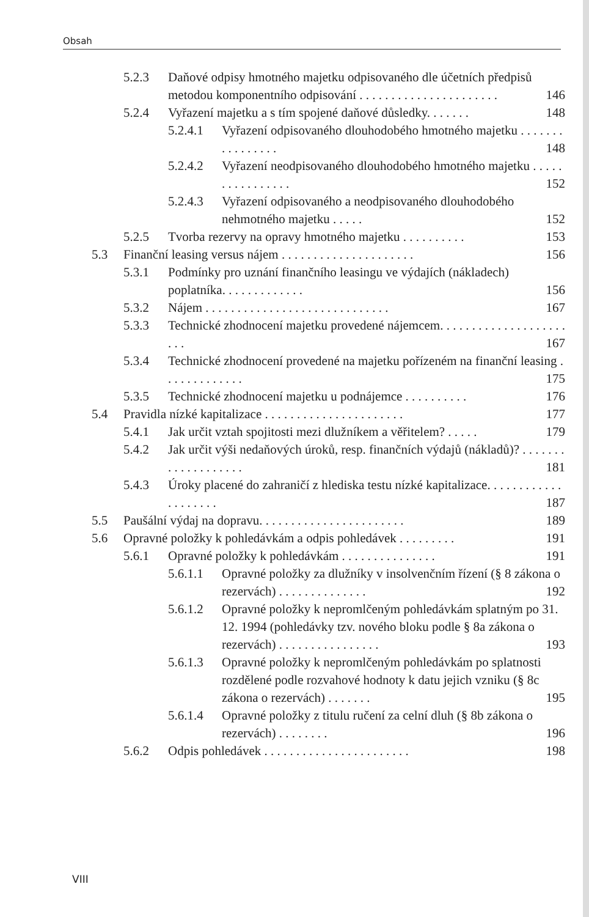Obsah
5.2.3 Daňové odpisy hmotného majetku odpisovaného dle účetních předpisů metodou komponentního odpisování . . . . . . . . . . . . . . . . . . . . . . 146
5.2.4 Vyřazení majetku a s tím spojené daňové důsledky. . . . . . . 148
5.2.4.1 Vyřazení odpisovaného dlouhodobého hmotného majetku . . . . . . . . . . . . . . . . 148
5.2.4.2 Vyřazení neodpisovaného dlouhodobého hmotného majetku . . . . . . . . . . . . . . . . 152
5.2.4.3 Vyřazení odpisovaného a neodpisovaného dlouhodobého nehmotného majetku . . . . . 152
5.2.5 Tvorba rezervy na opravy hmotného majetku . . . . . . . . . . 153
5.3 Finanční leasing versus nájem . . . . . . . . . . . . . . . . . . . . . 156
5.3.1 Podmínky pro uznání finančního leasingu ve výdajích (nákladech) poplatníka. . . . . . . . . . . . . 156
5.3.2 Nájem . . . . . . . . . . . . . . . . . . . . . . . . . . . . . 167
5.3.3 Technické zhodnocení majetku provedené nájemcem. . . . . . . . . . . . . . . . . . . . . . . 167
5.3.4 Technické zhodnocení provedené na majetku pořízeném na finanční leasing . . . . . . . . . . . . . 175
5.3.5 Technické zhodnocení majetku u podnájemce . . . . . . . . . . 176
5.4 Pravidla nízké kapitalizace . . . . . . . . . . . . . . . . . . . . . . 177
5.4.1 Jak určit vztah spojitosti mezi dlužníkem a věřitelem? . . . . . 179
5.4.2 Jak určit výši nedaňových úroků, resp. finančních výdajů (nákladů)? . . . . . . . . . . . . . . . . . . . 181
5.4.3 Úroky placené do zahraničí z hlediska testu nízké kapitalizace. . . . . . . . . . . . . . . . . . . . 187
5.5 Paušální výdaj na dopravu. . . . . . . . . . . . . . . . . . . . . . . 189
5.6 Opravné položky k pohledávkám a odpis pohledávek . . . . . . . . . 191
5.6.1 Opravné položky k pohledávkám . . . . . . . . . . . . . . . 191
5.6.1.1 Opravné položky za dlužníky v insolvenčním řízení (§ 8 zákona o rezervách) . . . . . . . . . . . . . . 192
5.6.1.2 Opravné položky k nepromlčeným pohledávkám splatným po 31. 12. 1994 (pohledávky tzv. nového bloku podle § 8a zákona o rezervách) . . . . . . . . . . . . . . . . 193
5.6.1.3 Opravné položky k nepromlčeným pohledávkám po splatnosti rozdělené podle rozvahové hodnoty k datu jejich vzniku (§ 8c zákona o rezervách) . . . . . . . 195
5.6.1.4 Opravné položky z titulu ručení za celní dluh (§ 8b zákona o rezervách) . . . . . . . . 196
5.6.2 Odpis pohledávek . . . . . . . . . . . . . . . . . . . . . . . 198
VIII